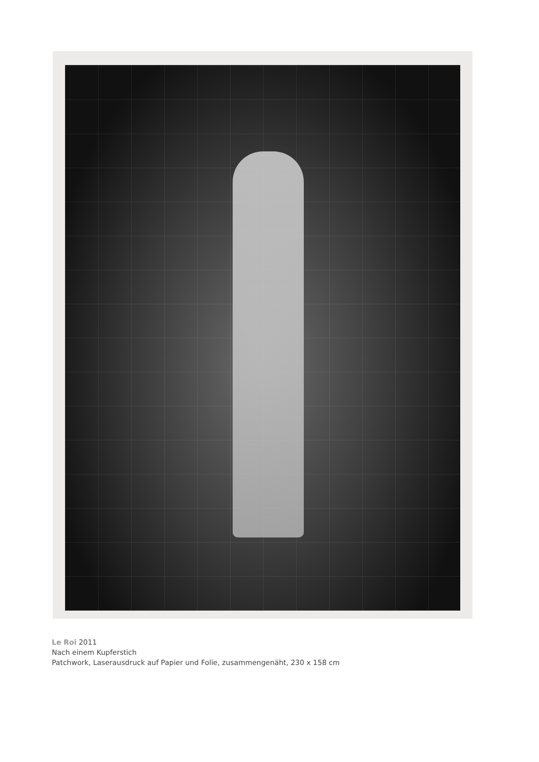Le Roi 2011
Nach einem Kupferstich
Patchwork, Laserausdruck auf Papier und Folie, zusammengenäht, 230 x 158 cm